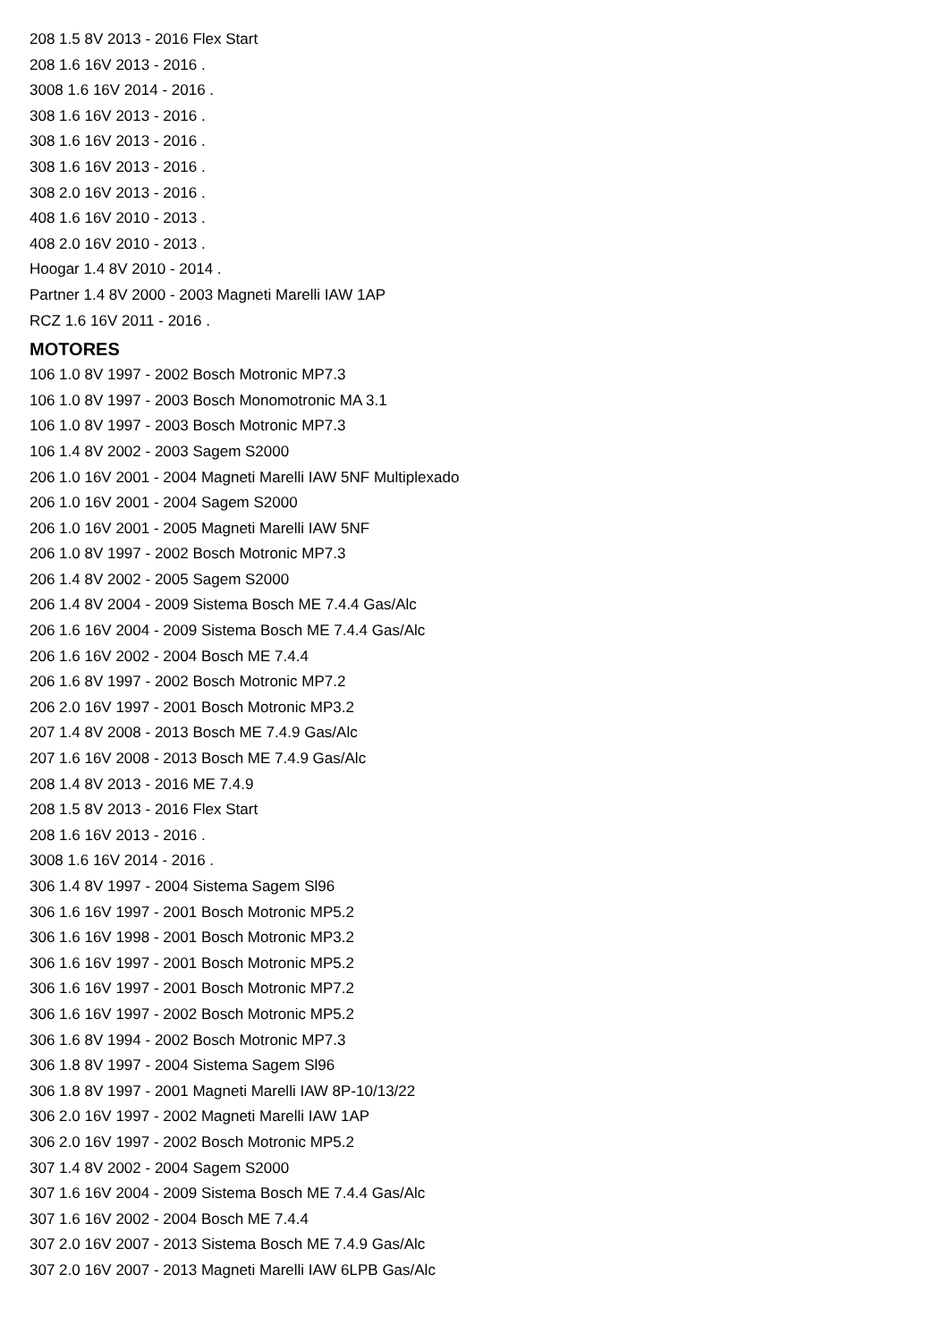208 1.5 8V 2013 - 2016 Flex Start
208 1.6 16V 2013 - 2016 .
3008 1.6 16V 2014 - 2016 .
308 1.6 16V 2013 - 2016 .
308 1.6 16V 2013 - 2016 .
308 1.6 16V 2013 - 2016 .
308 2.0 16V 2013 - 2016 .
408 1.6 16V 2010 - 2013 .
408 2.0 16V 2010 - 2013 .
Hoogar 1.4 8V 2010 - 2014 .
Partner 1.4 8V 2000 - 2003 Magneti Marelli IAW 1AP
RCZ 1.6 16V 2011 - 2016 .
MOTORES
106 1.0 8V 1997 - 2002 Bosch Motronic MP7.3
106 1.0 8V 1997 - 2003 Bosch Monomotronic MA 3.1
106 1.0 8V 1997 - 2003 Bosch Motronic MP7.3
106 1.4 8V 2002 - 2003 Sagem S2000
206 1.0 16V 2001 - 2004 Magneti Marelli IAW 5NF Multiplexado
206 1.0 16V 2001 - 2004 Sagem S2000
206 1.0 16V 2001 - 2005 Magneti Marelli IAW 5NF
206 1.0 8V 1997 - 2002 Bosch Motronic MP7.3
206 1.4 8V 2002 - 2005 Sagem S2000
206 1.4 8V 2004 - 2009 Sistema Bosch ME 7.4.4 Gas/Alc
206 1.6 16V 2004 - 2009 Sistema Bosch ME 7.4.4 Gas/Alc
206 1.6 16V 2002 - 2004 Bosch ME 7.4.4
206 1.6 8V 1997 - 2002 Bosch Motronic MP7.2
206 2.0 16V 1997 - 2001 Bosch Motronic MP3.2
207 1.4 8V 2008 - 2013 Bosch ME 7.4.9 Gas/Alc
207 1.6 16V 2008 - 2013 Bosch ME 7.4.9 Gas/Alc
208 1.4 8V 2013 - 2016 ME 7.4.9
208 1.5 8V 2013 - 2016 Flex Start
208 1.6 16V 2013 - 2016 .
3008 1.6 16V 2014 - 2016 .
306 1.4 8V 1997 - 2004 Sistema Sagem Sl96
306 1.6 16V 1997 - 2001 Bosch Motronic MP5.2
306 1.6 16V 1998 - 2001 Bosch Motronic MP3.2
306 1.6 16V 1997 - 2001 Bosch Motronic MP5.2
306 1.6 16V 1997 - 2001 Bosch Motronic MP7.2
306 1.6 16V 1997 - 2002 Bosch Motronic MP5.2
306 1.6 8V 1994 - 2002 Bosch Motronic MP7.3
306 1.8 8V 1997 - 2004 Sistema Sagem Sl96
306 1.8 8V 1997 - 2001 Magneti Marelli IAW 8P-10/13/22
306 2.0 16V 1997 - 2002 Magneti Marelli IAW 1AP
306 2.0 16V 1997 - 2002 Bosch Motronic MP5.2
307 1.4 8V 2002 - 2004 Sagem S2000
307 1.6 16V 2004 - 2009 Sistema Bosch ME 7.4.4 Gas/Alc
307 1.6 16V 2002 - 2004 Bosch ME 7.4.4
307 2.0 16V 2007 - 2013 Sistema Bosch ME 7.4.9 Gas/Alc
307 2.0 16V 2007 - 2013 Magneti Marelli IAW 6LPB Gas/Alc